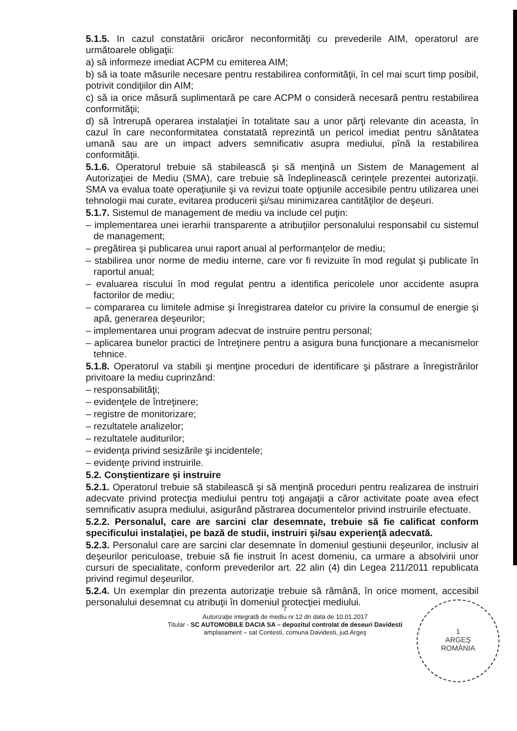5.1.5. In cazul constatării oricăror neconformităţi cu prevederile AIM, operatorul are următoarele obligaţii:
a) să informeze imediat ACPM cu emiterea AIM;
b) să ia toate măsurile necesare pentru restabilirea conformităţii, în cel mai scurt timp posibil, potrivit condiţiilor din AIM;
c) să ia orice măsură suplimentară pe care ACPM o consideră necesară pentru restabilirea conformităţii;
d) să întrerupă operarea instalaţiei în totalitate sau a unor părţi relevante din aceasta, în cazul în care neconformitatea constatată reprezintă un pericol imediat pentru sănătatea umană sau are un impact advers semnificativ asupra mediului, pînă la restabilirea conformităţii.
5.1.6. Operatorul trebuie să stabilească şi să menţină un Sistem de Management al Autorizaţiei de Mediu (SMA), care trebuie să îndeplinească cerinţele prezentei autorizaţii. SMA va evalua toate operaţiunile şi va revizui toate opţiunile accesibile pentru utilizarea unei tehnologii mai curate, evitarea producerii şi/sau minimizarea cantităţilor de deşeuri.
5.1.7. Sistemul de management de mediu va include cel puţin:
– implementarea unei ierarhii transparente a atribuţiilor personalului responsabil cu sistemul de management;
– pregătirea şi publicarea unui raport anual al performanţelor de mediu;
– stabilirea unor norme de mediu interne, care vor fi revizuite în mod regulat şi publicate în raportul anual;
– evaluarea riscului în mod regulat pentru a identifica pericolele unor accidente asupra factorilor de mediu;
– compararea cu limitele admise şi înregistrarea datelor cu privire la consumul de energie şi apă, generarea deşeurilor;
– implementarea unui program adecvat de instruire pentru personal;
– aplicarea bunelor practici de întreţinere pentru a asigura buna funcţionare a mecanismelor tehnice.
5.1.8. Operatorul va stabili şi menţine proceduri de identificare şi păstrare a înregistrărilor privitoare la mediu cuprinzând:
– responsabilităţi;
– evidenţele de întreţinere;
– registre de monitorizare;
– rezultatele analizelor;
– rezultatele auditurilor;
– evidenţa privind sesizările şi incidentele;
– evidenţe privind instruirile.
5.2. Conştientizare şi instruire
5.2.1. Operatorul trebuie să stabilească şi să menţină proceduri pentru realizarea de instruiri adecvate privind protecţia mediului pentru toţi angajaţii a căror activitate poate avea efect semnificativ asupra mediului, asigurând păstrarea documentelor privind instruirile efectuate.
5.2.2. Personalul, care are sarcini clar desemnate, trebuie să fie calificat conform specificului instalaţiei, pe bază de studii, instruiri şi/sau experienţă adecvată.
5.2.3. Personalul care are sarcini clar desemnate în domeniul gestiunii deşeurilor, inclusiv al deşeurilor periculoase, trebuie să fie instruit în acest domeniu, ca urmare a absolvirii unor cursuri de specialitate, conform prevederilor art. 22 alin (4) din Legea 211/2011 republicata privind regimul deşeurilor.
5.2.4. Un exemplar din prezenta autorizaţie trebuie să rămână, în orice moment, accesibil personalului desemnat cu atribuţii în domeniul protecţiei mediului.
7
Autorizaţie integrată de mediu nr.12 dn data de 10.01.2017
Titular - SC AUTOMOBILE DACIA SA – depozitul controlat de deseuri Davidesti
amplasament – sat Contesti, comuna Davidesti, jud.Argeş
1
ARGEŞ
ROMÂNIA